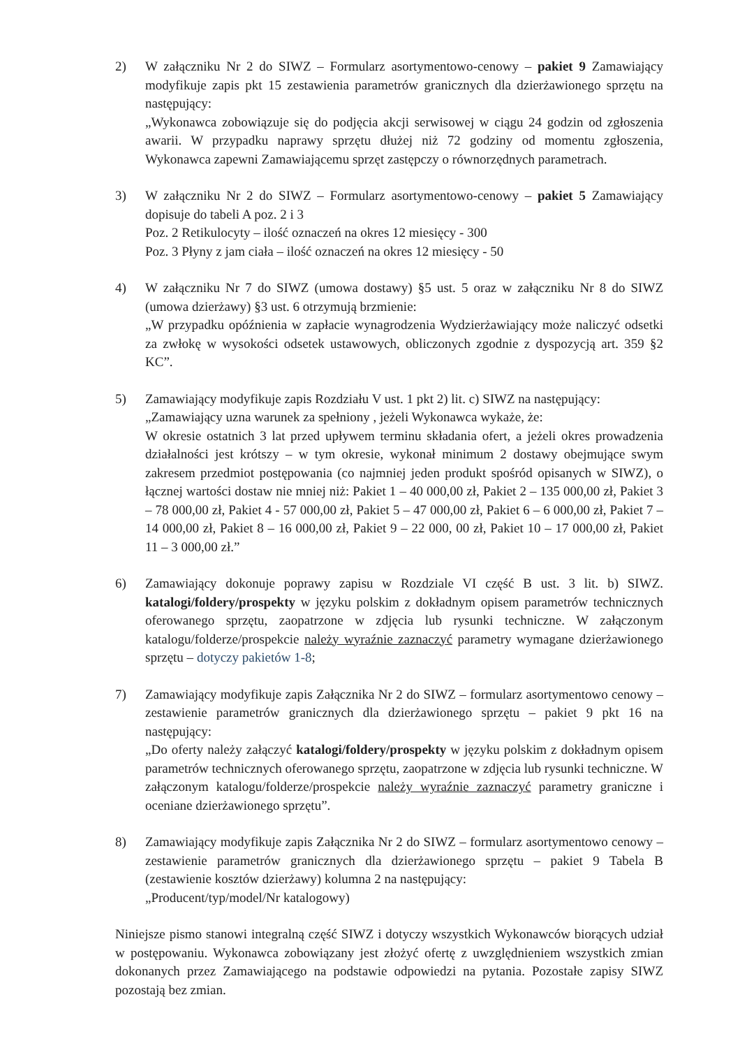2) W załączniku Nr 2 do SIWZ – Formularz asortymentowo-cenowy – pakiet 9 Zamawiający modyfikuje zapis pkt 15 zestawienia parametrów granicznych dla dzierżawionego sprzętu na następujący:
„Wykonawca zobowiązuje się do podjęcia akcji serwisowej w ciągu 24 godzin od zgłoszenia awarii. W przypadku naprawy sprzętu dłużej niż 72 godziny od momentu zgłoszenia, Wykonawca zapewni Zamawiającemu sprzęt zastępczy o równorzędnych parametrach.
3) W załączniku Nr 2 do SIWZ – Formularz asortymentowo-cenowy – pakiet 5 Zamawiający dopisuje do tabeli A poz. 2 i 3
Poz. 2 Retikulocyty – ilość oznaczeń na okres 12 miesięcy - 300
Poz. 3 Płyny z jam ciała – ilość oznaczeń na okres 12 miesięcy - 50
4) W załączniku Nr 7 do SIWZ (umowa dostawy) §5 ust. 5 oraz w załączniku Nr 8 do SIWZ (umowa dzierżawy) §3 ust. 6 otrzymują brzmienie:
„W przypadku opóźnienia w zapłacie wynagrodzenia Wydzierżawiający może naliczyć odsetki za zwłokę w wysokości odsetek ustawowych, obliczonych zgodnie z dyspozycją art. 359 §2 KC”.
5) Zamawiający modyfikuje zapis Rozdziału V ust. 1 pkt 2) lit. c) SIWZ na następujący:
„Zamawiający uzna warunek za spełniony , jeżeli Wykonawca wykaże, że:
W okresie ostatnich 3 lat przed upływem terminu składania ofert, a jeżeli okres prowadzenia działalności jest krótszy – w tym okresie, wykonał minimum 2 dostawy obejmujące swym zakresem przedmiot postępowania (co najmniej jeden produkt spośród opisanych w SIWZ), o łącznej wartości dostaw nie mniej niż: Pakiet 1 – 40 000,00 zł, Pakiet 2 – 135 000,00 zł, Pakiet 3 – 78 000,00 zł, Pakiet 4 - 57 000,00 zł, Pakiet 5 – 47 000,00 zł, Pakiet 6 – 6 000,00 zł, Pakiet 7 – 14 000,00 zł, Pakiet 8 – 16 000,00 zł, Pakiet 9 – 22 000, 00 zł, Pakiet 10 – 17 000,00 zł, Pakiet 11 – 3 000,00 zł.”
6) Zamawiający dokonuje poprawy zapisu w Rozdziale VI część B ust. 3 lit. b) SIWZ. katalogi/foldery/prospekty w języku polskim z dokładnym opisem parametrów technicznych oferowanego sprzętu, zaopatrzone w zdjęcia lub rysunki techniczne. W załączonym katalogu/folderze/prospekcie należy wyraźnie zaznaczyć parametry wymagane dzierżawionego sprzętu – dotyczy pakietów 1-8;
7) Zamawiający modyfikuje zapis Załącznika Nr 2 do SIWZ – formularz asortymentowo cenowy – zestawienie parametrów granicznych dla dzierżawionego sprzętu – pakiet 9 pkt 16 na następujący:
„Do oferty należy załączyć katalogi/foldery/prospekty w języku polskim z dokładnym opisem parametrów technicznych oferowanego sprzętu, zaopatrzone w zdjęcia lub rysunki techniczne. W załączonym katalogu/folderze/prospekcie należy wyraźnie zaznaczyć parametry graniczne i oceniane dzierżawionego sprzętu”.
8) Zamawiający modyfikuje zapis Załącznika Nr 2 do SIWZ – formularz asortymentowo cenowy – zestawienie parametrów granicznych dla dzierżawionego sprzętu – pakiet 9 Tabela B (zestawienie kosztów dzierżawy) kolumna 2 na następujący:
„Producent/typ/model/Nr katalogowy)
Niniejsze pismo stanowi integralną część SIWZ i dotyczy wszystkich Wykonawców biorących udział w postępowaniu. Wykonawca zobowiązany jest złożyć ofertę z uwzględnieniem wszystkich zmian dokonanych przez Zamawiającego na podstawie odpowiedzi na pytania. Pozostałe zapisy SIWZ pozostają bez zmian.